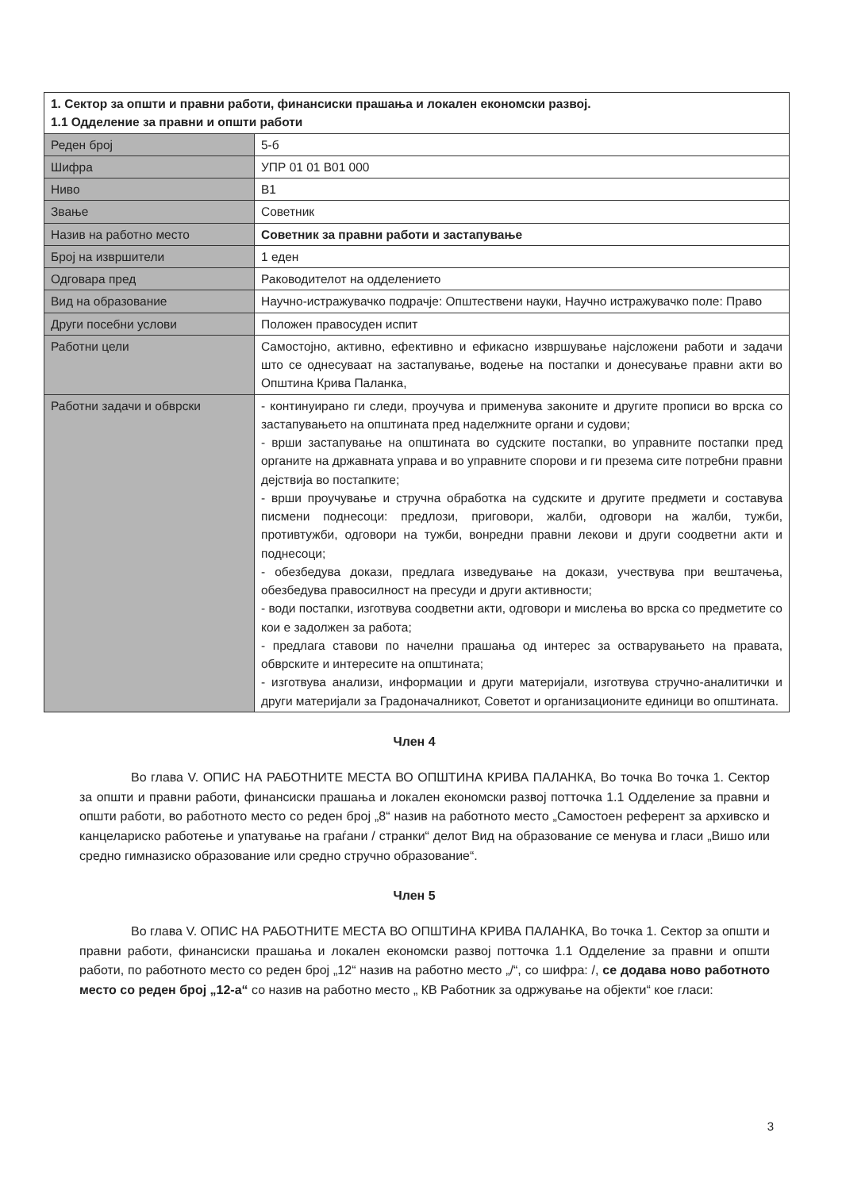| 1. Сектор за општи и правни работи, финансиски прашања и локален економски развој. 1.1 Одделение за правни и општи работи | |
| Реден број | 5-б |
| Шифра | УПР 01 01 В01 000 |
| Ниво | В1 |
| Звање | Советник |
| Назив на работно место | Советник за правни работи и застапување |
| Број на извршители | 1 еден |
| Одговара пред | Раководителот на одделението |
| Вид на образование | Научно-истражувачко подрачје: Општествени науки, Научно истражувачко поле: Право |
| Други посебни услови | Положен правосуден испит |
| Работни цели | Самостојно, активно, ефективно и ефикасно извршување најсложени работи и задачи што се однесуваат на застапување, водење на постапки и донесување правни акти во Општина Крива Паланка, |
| Работни задачи и обврски | - континуирано ги следи, проучува и применува законите и другите прописи во врска со застапувањето на општината пред наделжните органи и судови; - врши застапување на општината во судските постапки, во управните постапки пред органите на државната управа и во управните спорови и ги презема сите потребни правни дејствија во постапките; - врши проучување и стручна обработка на судските и другите предмети и составува писмени поднесоци: предлози, приговори, жалби, одговори на жалби, тужби, противтужби, одговори на тужби, вонредни правни лекови и други соодветни акти и поднесоци; - обезбедува докази, предлага изведување на докази, учествува при вештачења, обезбедува правосилност на пресуди и други активности; - води постапки, изготвува соодветни акти, одговори и мислења во врска со предметите со кои е задолжен за работа; - предлага ставови по начелни прашања од интерес за остварувањето на правата, обврските и интересите на општината; - изготвува анализи, информации и други материјали, изготвува стручно-аналитички и други материјали за Градоначалникот, Советот и организационите единици во општината. |
Член 4
Во глава V. ОПИС НА РАБОТНИТЕ МЕСТА ВО ОПШТИНА КРИВА ПАЛАНКА, Во точка Во точка 1. Сектор за општи и правни работи, финансиски прашања и локален економски развој потточка 1.1 Одделение за правни и општи работи, во работното место со реден број „8“ назив на работното место „Самостоен референт за архивско и канцелариско работење и упатување на граѓани / странки“ делот Вид на образование се менува и гласи „Вишо или средно гимназиско образование или средно стручно образование“.
Член 5
Во глава V. ОПИС НА РАБОТНИТЕ МЕСТА ВО ОПШТИНА КРИВА ПАЛАНКА, Во точка 1. Сектор за општи и правни работи, финансиски прашања и локален економски развој потточка 1.1 Одделение за правни и општи работи, по работното место со реден број „12“ назив на работно место „/“, со шифра: /, се додава ново работното место со реден број „12-а“ со назив на работно место „ КВ Работник за одржување на објекти“ кое гласи:
3